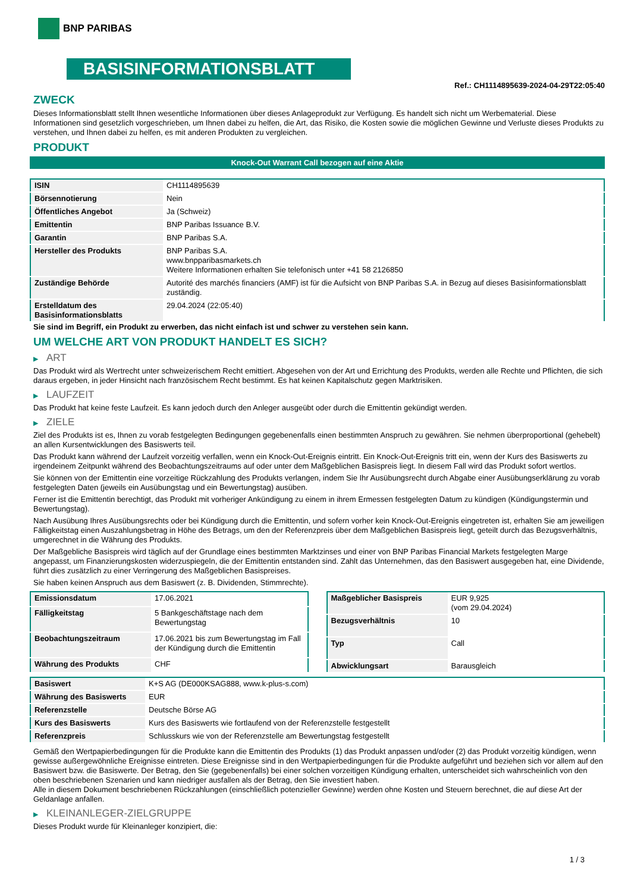BNP PARIBAS
BASISINFORMATIONSBLATT
Ref.: CH1114895639-2024-04-29T22:05:40
ZWECK
Dieses Informationsblatt stellt Ihnen wesentliche Informationen über dieses Anlageprodukt zur Verfügung. Es handelt sich nicht um Werbematerial. Diese Informationen sind gesetzlich vorgeschrieben, um Ihnen dabei zu helfen, die Art, das Risiko, die Kosten sowie die möglichen Gewinne und Verluste dieses Produkts zu verstehen, und Ihnen dabei zu helfen, es mit anderen Produkten zu vergleichen.
PRODUKT
Knock-Out Warrant Call bezogen auf eine Aktie
| ISIN | CH1114895639 |
| Börsennotierung | Nein |
| Öffentliches Angebot | Ja (Schweiz) |
| Emittentin | BNP Paribas Issuance B.V. |
| Garantin | BNP Paribas S.A. |
| Hersteller des Produkts | BNP Paribas S.A. www.bnpparibasmarkets.ch Weitere Informationen erhalten Sie telefonisch unter +41 58 2126850 |
| Zuständige Behörde | Autorité des marchés financiers (AMF) ist für die Aufsicht von BNP Paribas S.A. in Bezug auf dieses Basisinformationsblatt zuständig. |
| Erstelldatum des Basisinformationsblatts | 29.04.2024 (22:05:40) |
Sie sind im Begriff, ein Produkt zu erwerben, das nicht einfach ist und schwer zu verstehen sein kann.
UM WELCHE ART VON PRODUKT HANDELT ES SICH?
▶ ART
Das Produkt wird als Wertrecht unter schweizerischem Recht emittiert. Abgesehen von der Art und Errichtung des Produkts, werden alle Rechte und Pflichten, die sich daraus ergeben, in jeder Hinsicht nach französischem Recht bestimmt. Es hat keinen Kapitalschutz gegen Marktrisiken.
▶ LAUFZEIT
Das Produkt hat keine feste Laufzeit. Es kann jedoch durch den Anleger ausgeübt oder durch die Emittentin gekündigt werden.
▶ ZIELE
Ziel des Produkts ist es, Ihnen zu vorab festgelegten Bedingungen gegebenenfalls einen bestimmten Anspruch zu gewähren. Sie nehmen überproportional (gehebelt) an allen Kursentwicklungen des Basiswerts teil.
Das Produkt kann während der Laufzeit vorzeitig verfallen, wenn ein Knock-Out-Ereignis eintritt. Ein Knock-Out-Ereignis tritt ein, wenn der Kurs des Basiswerts zu irgendeinem Zeitpunkt während des Beobachtungszeitraums auf oder unter dem Maßgeblichen Basispreis liegt. In diesem Fall wird das Produkt sofort wertlos.
Sie können von der Emittentin eine vorzeitige Rückzahlung des Produkts verlangen, indem Sie Ihr Ausübungsrecht durch Abgabe einer Ausübungserklärung zu vorab festgelegten Daten (jeweils ein Ausübungstag und ein Bewertungstag) ausüben.
Ferner ist die Emittentin berechtigt, das Produkt mit vorheriger Ankündigung zu einem in ihrem Ermessen festgelegten Datum zu kündigen (Kündigungstermin und Bewertungstag).
Nach Ausübung Ihres Ausübungsrechts oder bei Kündigung durch die Emittentin, und sofern vorher kein Knock-Out-Ereignis eingetreten ist, erhalten Sie am jeweiligen Fälligkeitstag einen Auszahlungsbetrag in Höhe des Betrags, um den der Referenzpreis über dem Maßgeblichen Basispreis liegt, geteilt durch das Bezugsverhältnis, umgerechnet in die Währung des Produkts.
Der Maßgebliche Basispreis wird täglich auf der Grundlage eines bestimmten Marktzinses und einer von BNP Paribas Financial Markets festgelegten Marge angepasst, um Finanzierungskosten widerzuspiegeln, die der Emittentin entstanden sind. Zahlt das Unternehmen, das den Basiswert ausgegeben hat, eine Dividende, führt dies zusätzlich zu einer Verringerung des Maßgeblichen Basispreises.
Sie haben keinen Anspruch aus dem Basiswert (z. B. Dividenden, Stimmrechte).
| Emissionsdatum | 17.06.2021 |
| Fälligkeitstag | 5 Bankgeschäftstage nach dem Bewertungstag |
| Beobachtungszeitraum | 17.06.2021 bis zum Bewertungstag im Fall der Kündigung durch die Emittentin |
| Währung des Produkts | CHF |
| Maßgeblicher Basispreis | EUR 9,925 (vom 29.04.2024) |
| Bezugsverhältnis | 10 |
| Typ | Call |
| Abwicklungsart | Barausgleich |
| Basiswert | K+S AG (DE000KSAG888, www.k-plus-s.com) |
| Währung des Basiswerts | EUR |
| Referenzstelle | Deutsche Börse AG |
| Kurs des Basiswerts | Kurs des Basiswerts wie fortlaufend von der Referenzstelle festgestellt |
| Referenzpreis | Schlusskurs wie von der Referenzstelle am Bewertungstag festgestellt |
Gemäß den Wertpapierbedingungen für die Produkte kann die Emittentin des Produkts (1) das Produkt anpassen und/oder (2) das Produkt vorzeitig kündigen, wenn gewisse außergewöhnliche Ereignisse eintreten. Diese Ereignisse sind in den Wertpapierbedingungen für die Produkte aufgeführt und beziehen sich vor allem auf den Basiswert bzw. die Basiswerte. Der Betrag, den Sie (gegebenenfalls) bei einer solchen vorzeitigen Kündigung erhalten, unterscheidet sich wahrscheinlich von den oben beschriebenen Szenarien und kann niedriger ausfallen als der Betrag, den Sie investiert haben.
Alle in diesem Dokument beschriebenen Rückzahlungen (einschließlich potenzieller Gewinne) werden ohne Kosten und Steuern berechnet, die auf diese Art der Geldanlage anfallen.
▶ KLEINANLEGER-ZIELGRUPPE
Dieses Produkt wurde für Kleinanleger konzipiert, die:
1 / 3